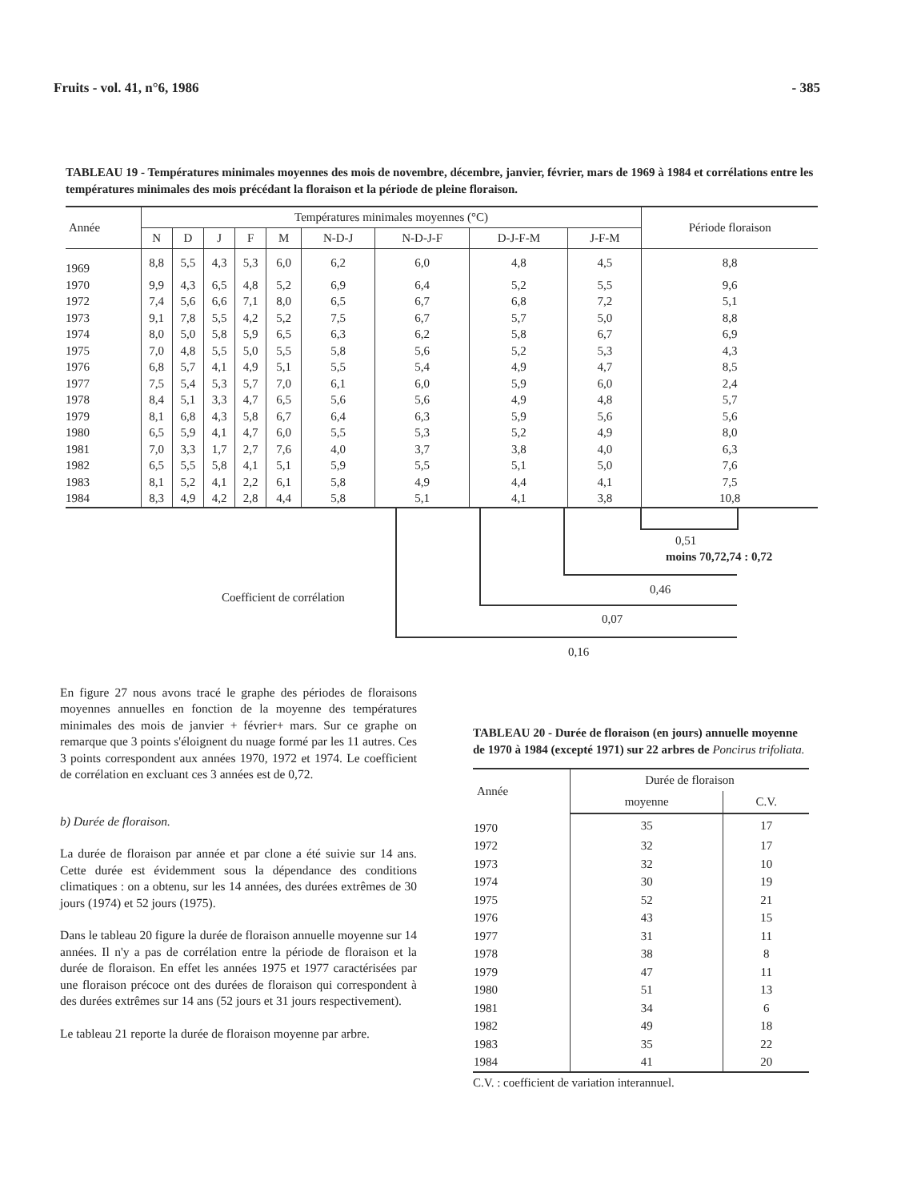Fruits - vol. 41, n°6, 1986 - 385
TABLEAU 19 - Températures minimales moyennes des mois de novembre, décembre, janvier, février, mars de 1969 à 1984 et corrélations entre les températures minimales des mois précédant la floraison et la période de pleine floraison.
| Année | Températures minimales moyennes (°C) | | | | | | | | | Période floraison |
| --- | --- | --- | --- | --- | --- | --- | --- | --- | --- | --- |
| | N | D | J | F | M | N-D-J | N-D-J-F | D-J-F-M | J-F-M | |
| 1969 | 8,8 | 5,5 | 4,3 | 5,3 | 6,0 | 6,2 | 6,0 | 4,8 | 4,5 | 8,8 |
| 1970 | 9,9 | 4,3 | 6,5 | 4,8 | 5,2 | 6,9 | 6,4 | 5,2 | 5,5 | 9,6 |
| 1972 | 7,4 | 5,6 | 6,6 | 7,1 | 8,0 | 6,5 | 6,7 | 6,8 | 7,2 | 5,1 |
| 1973 | 9,1 | 7,8 | 5,5 | 4,2 | 5,2 | 7,5 | 6,7 | 5,7 | 5,0 | 8,8 |
| 1974 | 8,0 | 5,0 | 5,8 | 5,9 | 6,5 | 6,3 | 6,2 | 5,8 | 6,7 | 6,9 |
| 1975 | 7,0 | 4,8 | 5,5 | 5,0 | 5,5 | 5,8 | 5,6 | 5,2 | 5,3 | 4,3 |
| 1976 | 6,8 | 5,7 | 4,1 | 4,9 | 5,1 | 5,5 | 5,4 | 4,9 | 4,7 | 8,5 |
| 1977 | 7,5 | 5,4 | 5,3 | 5,7 | 7,0 | 6,1 | 6,0 | 5,9 | 6,0 | 2,4 |
| 1978 | 8,4 | 5,1 | 3,3 | 4,7 | 6,5 | 5,6 | 5,6 | 4,9 | 4,8 | 5,7 |
| 1979 | 8,1 | 6,8 | 4,3 | 5,8 | 6,7 | 6,4 | 6,3 | 5,9 | 5,6 | 5,6 |
| 1980 | 6,5 | 5,9 | 4,1 | 4,7 | 6,0 | 5,5 | 5,3 | 5,2 | 4,9 | 8,0 |
| 1981 | 7,0 | 3,3 | 1,7 | 2,7 | 7,6 | 4,0 | 3,7 | 3,8 | 4,0 | 6,3 |
| 1982 | 6,5 | 5,5 | 5,8 | 4,1 | 5,1 | 5,9 | 5,5 | 5,1 | 5,0 | 7,6 |
| 1983 | 8,1 | 5,2 | 4,1 | 2,2 | 6,1 | 5,8 | 4,9 | 4,4 | 4,1 | 7,5 |
| 1984 | 8,3 | 4,9 | 4,2 | 2,8 | 4,4 | 5,8 | 5,1 | 4,1 | 3,8 | 10,8 |
0,51
moins 70,72,74 : 0,72
0,46
Coefficient de corrélation
0,07
0,16
En figure 27 nous avons tracé le graphe des périodes de floraisons moyennes annuelles en fonction de la moyenne des températures minimales des mois de janvier + février+ mars. Sur ce graphe on remarque que 3 points s'éloignent du nuage formé par les 11 autres. Ces 3 points correspondent aux années 1970, 1972 et 1974. Le coefficient de corrélation en excluant ces 3 années est de 0,72.
b) Durée de floraison.
La durée de floraison par année et par clone a été suivie sur 14 ans. Cette durée est évidemment sous la dépendance des conditions climatiques : on a obtenu, sur les 14 années, des durées extrêmes de 30 jours (1974) et 52 jours (1975).
Dans le tableau 20 figure la durée de floraison annuelle moyenne sur 14 années. Il n'y a pas de corrélation entre la période de floraison et la durée de floraison. En effet les années 1975 et 1977 caractérisées par une floraison précoce ont des durées de floraison qui correspondent à des durées extrêmes sur 14 ans (52 jours et 31 jours respectivement).
Le tableau 21 reporte la durée de floraison moyenne par arbre.
TABLEAU 20 - Durée de floraison (en jours) annuelle moyenne de 1970 à 1984 (excepté 1971) sur 22 arbres de Poncirus trifoliata.
| Année | Durée de floraison | |
| --- | --- | --- |
| | moyenne | C.V. |
| 1970 | 35 | 17 |
| 1972 | 32 | 17 |
| 1973 | 32 | 10 |
| 1974 | 30 | 19 |
| 1975 | 52 | 21 |
| 1976 | 43 | 15 |
| 1977 | 31 | 11 |
| 1978 | 38 | 8 |
| 1979 | 47 | 11 |
| 1980 | 51 | 13 |
| 1981 | 34 | 6 |
| 1982 | 49 | 18 |
| 1983 | 35 | 22 |
| 1984 | 41 | 20 |
C.V. : coefficient de variation interannuel.